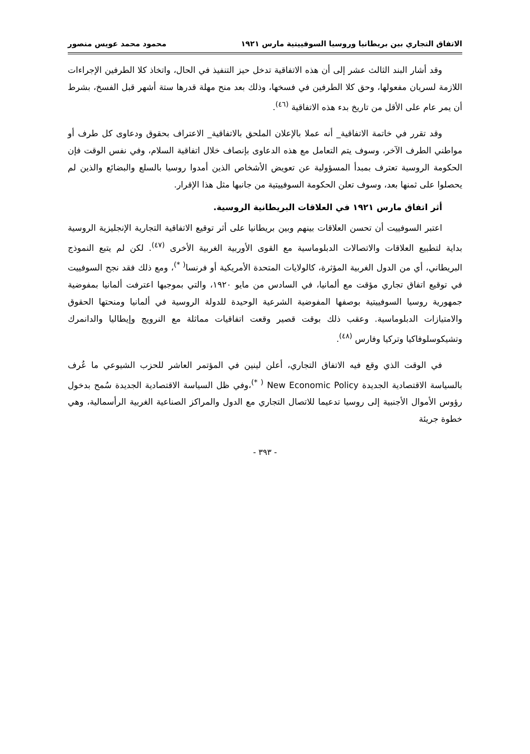الاتفاق التجاري بين بريطانيا وروسيا السوفييتية مارس ١٩٢١ محمود محمد عويس منصور
وقد أشار البند الثالث عشر إلى أن هذه الاتفاقية تدخل حيز التنفيذ في الحال، واتخاذ كلا الطرفين الإجراءات اللازمة لسريان مفعولها، وحق كلا الطرفين في فسخها، وذلك بعد منح مهلة قدرها ستة أشهر قبل الفسخ، بشرط أن يمر عام على الأقل من تاريخ بدء هذه الاتفاقية <sup>(٤٦)</sup>.
وقد تقرر في خاتمة الاتفاقية_ أنه عملا بالإعلان الملحق بالاتفاقية_ الاعتراف بحقوق ودعاوى كل طرف أو مواطني الطرف الآخر، وسوف يتم التعامل مع هذه الدعاوى بإنصاف خلال اتفاقية السلام، وفي نفس الوقت فإن الحكومة الروسية تعترف بمبدأ المسؤولية عن تعويض الأشخاص الذين أمدوا روسيا بالسلع والبضائع والذين لم يحصلوا على ثمنها بعد، وسوف تعلن الحكومة السوفييتية من جانبها مثل هذا الإقرار.
أثر اتفاق مارس ١٩٢١ في العلاقات البريطانية الروسية.
اعتبر السوفييت أن تحسن العلاقات بينهم وبين بريطانيا على أثر توقيع الاتفاقية التجارية الإنجليزية الروسية بداية لتطبيع العلاقات والاتصالات الدبلوماسية مع القوى الأوربية الغربية الأخرى <sup>(٤٧)</sup>. لكن لم يتبع النموذج البريطاني، أي من الدول الغربية المؤثرة، كالولايات المتحدة الأمريكية أو فرنسا<sup>( *)</sup>، ومع ذلك فقد نجح السوفييت في توقيع اتفاق تجاري مؤقت مع ألمانيا، في السادس من مايو ١٩٢٠، والتي بموجبها اعترفت ألمانيا بمفوضية جمهورية روسيا السوفييتية بوصفها المفوضية الشرعية الوحيدة للدولة الروسية في ألمانيا ومنحتها الحقوق والامتيازات الدبلوماسية. وعقب ذلك بوقت قصير وقعت اتفاقيات مماثلة مع النرويج وإيطاليا والدانمرك وتشيكوسلوفاكيا وتركيا وفارس <sup>(٤٨)</sup>.
في الوقت الذي وقع فيه الاتفاق التجاري، أعلن لينين في المؤتمر العاشر للحزب الشيوعي ما عُرف بالسياسة الاقتصادية الجديدة New Economic Policy <sup>( *)</sup>،وفي ظل السياسة الاقتصادية الجديدة سُمح بدخول رؤوس الأموال الأجنبية إلى روسيا تدعيما للاتصال التجاري مع الدول والمراكز الصناعية الغربية الرأسمالية، وهي خطوة جريئة
- ٣٩٣ -